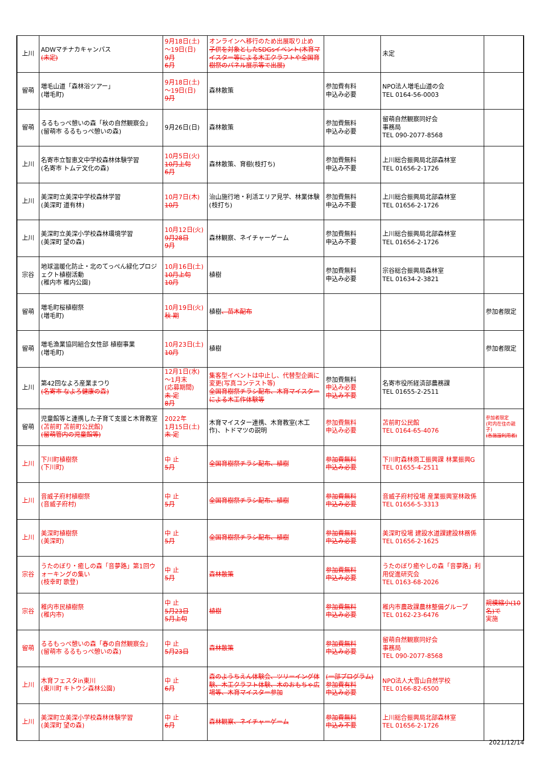| 上川 | ADWマチナカキャンパス (未定) | 9月18日(土) ～19日(日) 9月 6月 | オンラインへ移行のため出展取り止め 子供を対象としたSDGsイベント(木育マイスター等による木工クラフトや全国育樹祭のパネル展示等で出展) | | 未定 | |
| 留萌 | 増毛山道「森林浴ツアー」 (増毛町) | 9月18日(土) ～19日(日) 9月 | 森林散策 | 参加費有料 申込み必要 | NPO法人増毛山道の会 TEL 0164-56-0003 | |
| 留萌 | るるもっぺ憩いの森「秋の自然観察会」 (留萌市 るるもっぺ憩いの森) | 9月26日(日) | 森林散策 | 参加費無料 申込み必要 | 留萌自然観察同好会 事務局 TEL 090-2077-8568 | |
| 上川 | 名寄市立智恵文中学校森林体験学習 (名寄市 トムテ文化の森) | 10月5日(火) 10月上旬 6月 | 森林散策、育樹(枝打ち) | 参加費無料 申込み不要 | 上川総合振興局北部森林室 TEL 01656-2-1726 | |
| 上川 | 美深町立美深中学校森林学習 (美深町 道有林) | 10月7日(木) 10月 | 治山施行地・利活エリア見学、林業体験(枝打ち) | 参加費無料 申込み不要 | 上川総合振興局北部森林室 TEL 01656-2-1726 | |
| 上川 | 美深町立美深小学校森林環境学習 (美深町 望の森) | 10月12日(火) 9月28日 9月 | 森林観察、ネイチャーゲーム | 参加費無料 申込み不要 | 上川総合振興局北部森林室 TEL 01656-2-1726 | |
| 宗谷 | 地球温暖化防止・北のてっぺん緑化プロジェクト植樹活動 (稚内市 稚内公園) | 10月16日(土) 10月上旬 10月 | 植樹 | 参加費無料 申込み必要 | 宗谷総合振興局森林室 TEL 01634-2-3821 | |
| 留萌 | 増毛町桜植樹祭 (増毛町) | 10月19日(火) 秋 期 | 植樹 、苗木配布 | | | 参加者限定 |
| 留萌 | 増毛漁業協同組合女性部 植樹事業 (増毛町) | 10月23日(土) 10月 | 植樹 | | | 参加者限定 |
| 上川 | 第42回なよろ産業まつり (名寄市 なよろ健康の森) | 12月1日(水) ～1月末 (応募期間) 未 定 8月 | 集客型イベントは中止し、代替型企画に変更(写真コンテスト等) 全国育樹祭チラシ配布、木育マイスターによる木工作体験等 | 参加費無料 申込み必要 申込み不要 | 名寄市役所経済部農務課 TEL 01655-2-2511 | |
| 留萌 | 児童館等と連携した子育て支援と木育教室 (苫前町 苫前町公民館) (留萌管内の児童館等) | 2022年 1月15日(土) 未 定 | 木育マイスター連携、木育教室(木工作)、トドマツの説明 | 参加費無料 申込み必要 | 苫前町公民館 TEL 0164-65-4076 | 参加者限定 (町内在住の親子) (各施設利用者) |
| 上川 | 下川町植樹祭 (下川町) | 中 止 5月 | 全国育樹祭チラシ配布、植樹 | 参加費無料 申込み必要 | 下川町森林商工振興課 林業振興G TEL 01655-4-2511 | |
| 上川 | 音威子府村植樹祭 (音威子府村) | 中 止 5月 | 全国育樹祭チラシ配布、植樹 | 参加費無料 申込み必要 | 音威子府村役場 産業振興室林政係 TEL 01656-5-3313 | |
| 上川 | 美深町植樹祭 (美深町) | 中 止 5月 | 全国育樹祭チラシ配布、植樹 | 参加費無料 申込み必要 | 美深町役場 建設水道課建設林務係 TEL 01656-2-1625 | |
| 宗谷 | うたのぼり・癒しの森「音夢路」第1回ウォーキングの集い (枝幸町 歌登) | 中 止 5月 | 森林散策 | 参加費無料 申込み必要 | うたのぼり癒やしの森「音夢路」利用促進研究会 TEL 0163-68-2026 | |
| 宗谷 | 稚内市民植樹祭 (稚内市) | 中 止 5月23日 5月上旬 | 植樹 | 参加費無料 申込み必要 | 稚内市農政課農林整備グループ TEL 0162-23-6476 | 規模縮小(10名)で 実施 |
| 留萌 | るるもっぺ憩いの森「春の自然観察会」 (留萌市 るるもっぺ憩いの森) | 中 止 5月23日 | 森林散策 | 参加費無料 申込み必要 | 留萌自然観察同好会 事務局 TEL 090-2077-8568 | |
| 上川 | 木育フェスタin東川 (東川町 キトウシ森林公園) | 中 止 6月 | 森のようちえん体験会、ツリーイング体験、木工クラフト体験、木のおもちゃ広場等、木育マイスター参加 | (一部プログラム) 参加費有料 申込み必要 | NPO法人大雪山自然学校 TEL 0166-82-6500 | |
| 上川 | 美深町立美深小学校森林体験学習 (美深町 望の森) | 中 止 6月 | 森林観察、ネイチャーゲーム | 参加費無料 申込み不要 | 上川総合振興局北部森林室 TEL 01656-2-1726 | |
2021/12/14